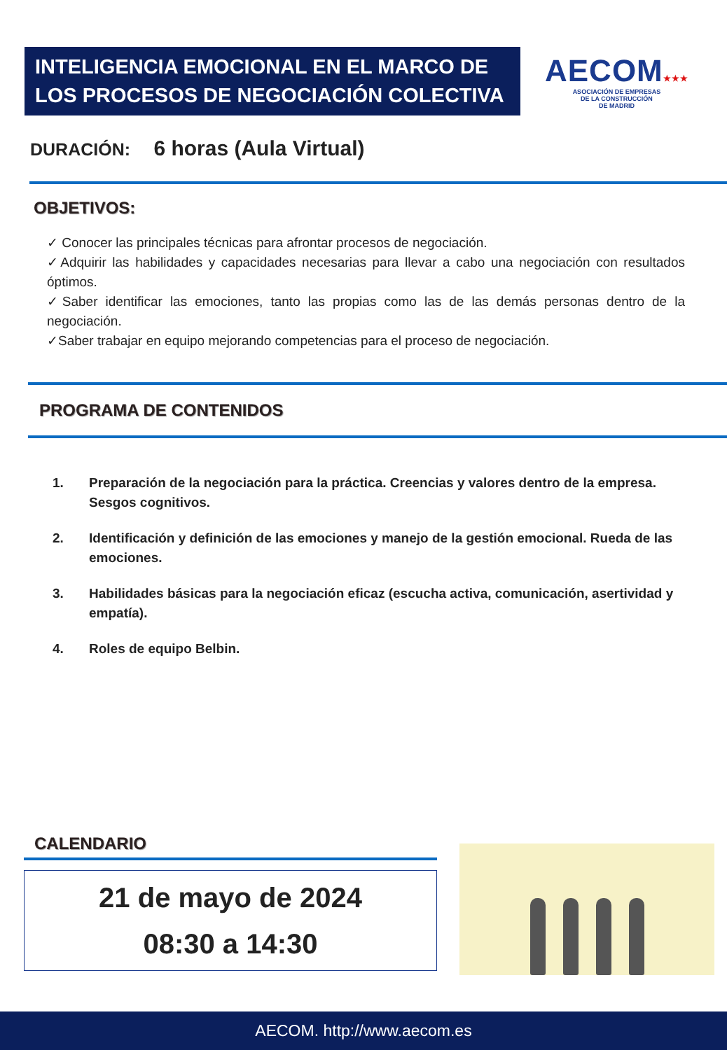INTELIGENCIA EMOCIONAL EN EL MARCO DE LOS PROCESOS DE NEGOCIACIÓN COLECTIVA
AECOM★★★
ASOCIACIÓN DE EMPRESAS
DE LA CONSTRUCCIÓN
DE MADRID
DURACIÓN: 6 horas (Aula Virtual)
OBJETIVOS:
✓ Conocer las principales técnicas para afrontar procesos de negociación.
✓Adquirir las habilidades y capacidades necesarias para llevar a cabo una negociación con resultados óptimos.
✓Saber identificar las emociones, tanto las propias como las de las demás personas dentro de la negociación.
✓Saber trabajar en equipo mejorando competencias para el proceso de negociación.
PROGRAMA DE CONTENIDOS
1. Preparación de la negociación para la práctica. Creencias y valores dentro de la empresa. Sesgos cognitivos.
2. Identificación y definición de las emociones y manejo de la gestión emocional. Rueda de las emociones.
3. Habilidades básicas para la negociación eficaz (escucha activa, comunicación, asertividad y empatía).
4. Roles de equipo Belbin.
CALENDARIO
21 de mayo de 2024
08:30 a 14:30
AECOM. http://www.aecom.es